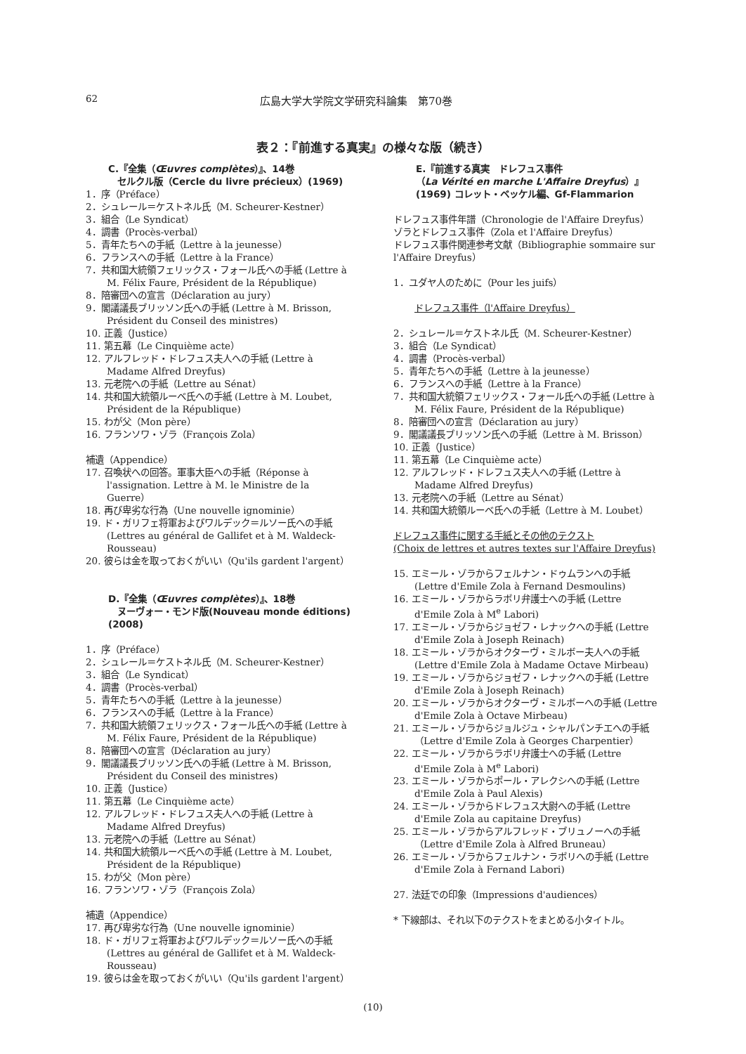62 広島大学大学院文学研究科論集　第70巻
表２：『前進する真実』の様々な版（続き）
C.『全集（Œuvres complètes）』、14巻
　セルクル版（Cercle du livre précieux）(1969)
1．序（Préface）
2．シュレール＝ケストネル氏（M. Scheurer-Kestner）
3．組合（Le Syndicat）
4．調書（Procès-verbal）
5．青年たちへの手紙（Lettre à la jeunesse）
6．フランスへの手紙（Lettre à la France）
7．共和国大統領フェリックス・フォール氏への手紙 (Lettre à M. Félix Faure, Président de la République)
8．陪審団への宣言（Déclaration au jury）
9．閣議議長ブリッソン氏への手紙 (Lettre à M. Brisson, Président du Conseil des ministres)
10. 正義（Justice）
11. 第五幕（Le Cinquième acte）
12. アルフレッド・ドレフュス夫人への手紙 (Lettre à Madame Alfred Dreyfus)
13. 元老院への手紙（Lettre au Sénat）
14. 共和国大統領ルーベ氏への手紙 (Lettre à M. Loubet, Président de la République)
15. わが父（Mon père）
16. フランソワ・ゾラ（François Zola）
補遺（Appendice）
17. 召喚状への回答。軍事大臣への手紙（Réponse à l'assignation. Lettre à M. le Ministre de la Guerre）
18. 再び卑劣な行為（Une nouvelle ignominie）
19. ド・ガリフェ将軍およびワルデック＝ルソー氏への手紙 (Lettres au général de Gallifet et à M. Waldeck-Rousseau)
20. 彼らは金を取っておくがいい（Qu'ils gardent l'argent）
D.『全集（Œuvres complètes）』、18巻
　ヌーヴォー・モンド版(Nouveau monde éditions) (2008)
1．序（Préface）
2．シュレール＝ケストネル氏（M. Scheurer-Kestner）
3．組合（Le Syndicat）
4．調書（Procès-verbal）
5．青年たちへの手紙（Lettre à la jeunesse）
6．フランスへの手紙（Lettre à la France）
7．共和国大統領フェリックス・フォール氏への手紙 (Lettre à M. Félix Faure, Président de la République)
8．陪審団への宣言（Déclaration au jury）
9．閣議議長ブリッソン氏への手紙 (Lettre à M. Brisson, Président du Conseil des ministres)
10. 正義（Justice）
11. 第五幕（Le Cinquième acte）
12. アルフレッド・ドレフュス夫人への手紙 (Lettre à Madame Alfred Dreyfus)
13. 元老院への手紙（Lettre au Sénat）
14. 共和国大統領ルーベ氏への手紙 (Lettre à M. Loubet, Président de la République)
15. わが父（Mon père）
16. フランソワ・ゾラ（François Zola）
補遺（Appendice）
17. 再び卑劣な行為（Une nouvelle ignominie）
18. ド・ガリフェ将軍およびワルデック＝ルソー氏への手紙 (Lettres au général de Gallifet et à M. Waldeck- Rousseau)
19. 彼らは金を取っておくがいい（Qu'ils gardent l'argent）
E.『前進する真実　ドレフュス事件
（La Vérité en marche L'Affaire Dreyfus）』
(1969) コレット・ベッケル編、Gf-Flammarion
ドレフュス事件年譜（Chronologie de l'Affaire Dreyfus）
ゾラとドレフュス事件（Zola et l'Affaire Dreyfus）
ドレフュス事件関連参考文献（Bibliographie sommaire sur l'Affaire Dreyfus）
1．ユダヤ人のために（Pour les juifs）
ドレフュス事件（l'Affaire Dreyfus）
2．シュレール＝ケストネル氏（M. Scheurer-Kestner）
3．組合（Le Syndicat）
4．調書（Procès-verbal）
5．青年たちへの手紙（Lettre à la jeunesse）
6．フランスへの手紙（Lettre à la France）
7．共和国大統領フェリックス・フォール氏への手紙 (Lettre à M. Félix Faure, Président de la République)
8．陪審団への宣言（Déclaration au jury）
9．閣議議長ブリッソン氏への手紙（Lettre à M. Brisson）
10. 正義（Justice）
11. 第五幕（Le Cinquième acte）
12. アルフレッド・ドレフュス夫人への手紙 (Lettre à Madame Alfred Dreyfus)
13. 元老院への手紙（Lettre au Sénat）
14. 共和国大統領ルーベ氏への手紙（Lettre à M. Loubet）
ドレフュス事件に関する手紙とその他のテクスト
(Choix de lettres et autres textes sur l'Affaire Dreyfus)
15. エミール・ゾラからフェルナン・ドゥムランへの手紙 (Lettre d'Emile Zola à Fernand Desmoulins)
16. エミール・ゾラからラボリ弁護士への手紙 (Lettre d'Emile Zola à M<sup>e</sup> Labori)
17. エミール・ゾラからジョゼフ・レナックへの手紙 (Lettre d'Emile Zola à Joseph Reinach)
18. エミール・ゾラからオクターヴ・ミルボー夫人への手紙 (Lettre d'Emile Zola à Madame Octave Mirbeau)
19. エミール・ゾラからジョゼフ・レナックへの手紙 (Lettre d'Emile Zola à Joseph Reinach)
20. エミール・ゾラからオクターヴ・ミルボーへの手紙 (Lettre d'Emile Zola à Octave Mirbeau)
21. エミール・ゾラからジョルジュ・シャルパンチエへの手紙（Lettre d'Emile Zola à Georges Charpentier）
22. エミール・ゾラからラボリ弁護士への手紙 (Lettre d'Emile Zola à M<sup>e</sup> Labori)
23. エミール・ゾラからポール・アレクシへの手紙 (Lettre d'Emile Zola à Paul Alexis)
24. エミール・ゾラからドレフュス大尉への手紙 (Lettre d'Emile Zola au capitaine Dreyfus)
25. エミール・ゾラからアルフレッド・ブリュノーへの手紙（Lettre d'Emile Zola à Alfred Bruneau）
26. エミール・ゾラからフェルナン・ラボリへの手紙 (Lettre d'Emile Zola à Fernand Labori)
27. 法廷での印象（Impressions d'audiences）
* 下線部は、それ以下のテクストをまとめる小タイトル。
(10)